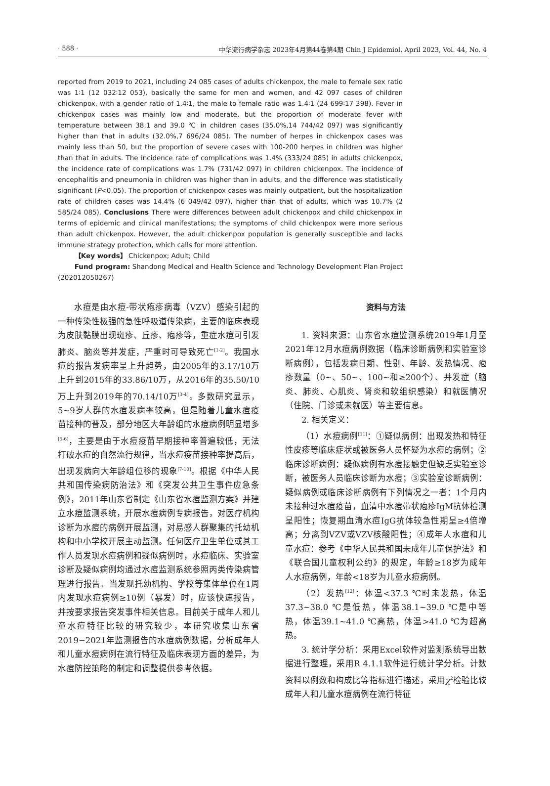· 588 · 中华流行病学杂志 2023年4月第44卷第4期 Chin J Epidemiol, April 2023, Vol. 44, No. 4
reported from 2019 to 2021, including 24 085 cases of adults chickenpox, the male to female sex ratio was 1∶1 (12 032∶12 053), basically the same for men and women, and 42 097 cases of children chickenpox, with a gender ratio of 1.4∶1, the male to female ratio was 1.4∶1 (24 699∶17 398). Fever in chickenpox cases was mainly low and moderate, but the proportion of moderate fever with temperature between 38.1 and 39.0 ℃ in children cases (35.0%,14 744/42 097) was significantly higher than that in adults (32.0%,7 696/24 085). The number of herpes in chickenpox cases was mainly less than 50, but the proportion of severe cases with 100-200 herpes in children was higher than that in adults. The incidence rate of complications was 1.4% (333/24 085) in adults chickenpox, the incidence rate of complications was 1.7% (731/42 097) in children chickenpox. The incidence of encephalitis and pneumonia in children was higher than in adults, and the difference was statistically significant (P<0.05). The proportion of chickenpox cases was mainly outpatient, but the hospitalization rate of children cases was 14.4% (6 049/42 097), higher than that of adults, which was 10.7% (2 585/24 085). Conclusions There were differences between adult chickenpox and child chickenpox in terms of epidemic and clinical manifestations; the symptoms of child chickenpox were more serious than adult chickenpox. However, the adult chickenpox population is generally susceptible and lacks immune strategy protection, which calls for more attention.
【Key words】 Chickenpox; Adult; Child
Fund program: Shandong Medical and Health Science and Technology Development Plan Project (202012050267)
水痘是由水痘-带状疱疹病毒（VZV）感染引起的一种传染性极强的急性呼吸道传染病，主要的临床表现为皮肤黏膜出现斑疹、丘疹、疱疹等，重症水痘可引发肺炎、脑炎等并发症，严重时可导致死亡<sup>[1-2]</sup>。我国水痘的报告发病率呈上升趋势，由2005年的3.17/10万上升到2015年的33.86/10万，从2016年的35.50/10万上升到2019年的70.14/10万<sup>[3-4]</sup>。多数研究显示，5~9岁人群的水痘发病率较高，但是随着儿童水痘疫苗接种的普及，部分地区大年龄组的水痘病例明显增多<sup>[5-6]</sup>，主要是由于水痘疫苗早期接种率普遍较低，无法打破水痘的自然流行规律，当水痘疫苗接种率提高后，出现发病向大年龄组位移的现象<sup>[7-10]</sup>。根据《中华人民共和国传染病防治法》和《突发公共卫生事件应急条例》，2011年山东省制定《山东省水痘监测方案》并建立水痘监测系统，开展水痘病例专病报告，对医疗机构诊断为水痘的病例开展监测，对易感人群聚集的托幼机构和中小学校开展主动监测。任何医疗卫生单位或其工作人员发现水痘病例和疑似病例时，水痘临床、实验室诊断及疑似病例均通过水痘监测系统参照丙类传染病管理进行报告。当发现托幼机构、学校等集体单位在1周内发现水痘病例≥10例（暴发）时，应该快速报告，并按要求报告突发事件相关信息。目前关于成年人和儿童水痘特征比较的研究较少，本研究收集山东省2019−2021年监测报告的水痘病例数据，分析成年人和儿童水痘病例在流行特征及临床表现方面的差异，为水痘防控策略的制定和调整提供参考依据。
资料与方法
1. 资料来源：山东省水痘监测系统2019年1月至2021年12月水痘病例数据（临床诊断病例和实验室诊断病例），包括发病日期、性别、年龄、发热情况、疱疹数量（0~、50~、100~和≥200个）、并发症（脑炎、肺炎、心肌炎、肾炎和软组织感染）和就医情况（住院、门诊或未就医）等主要信息。
2. 相关定义：
（1）水痘病例<sup>[11]</sup>：①疑似病例：出现发热和特征性皮疹等临床症状或被医务人员怀疑为水痘的病例；②临床诊断病例：疑似病例有水痘接触史但缺乏实验室诊断，被医务人员临床诊断为水痘；③实验室诊断病例：疑似病例或临床诊断病例有下列情况之一者：1个月内未接种过水痘疫苗，血清中水痘带状疱疹IgM抗体检测呈阳性；恢复期血清水痘IgG抗体较急性期呈≥4倍增高；分离到VZV或VZV核酸阳性；④成年人水痘和儿童水痘：参考《中华人民共和国未成年儿童保护法》和《联合国儿童权利公约》的规定，年龄≥18岁为成年人水痘病例，年龄<18岁为儿童水痘病例。
（2）发热<sup>[12]</sup>：体温<37.3 ℃时未发热，体温37.3~38.0 ℃是低热，体温38.1~39.0 ℃是中等热，体温39.1~41.0 ℃高热，体温>41.0 ℃为超高热。
3. 统计学分析：采用Excel软件对监测系统导出数据进行整理，采用R 4.1.1软件进行统计学分析。计数资料以例数和构成比等指标进行描述，采用χ<sup>2</sup>检验比较成年人和儿童水痘病例在流行特征